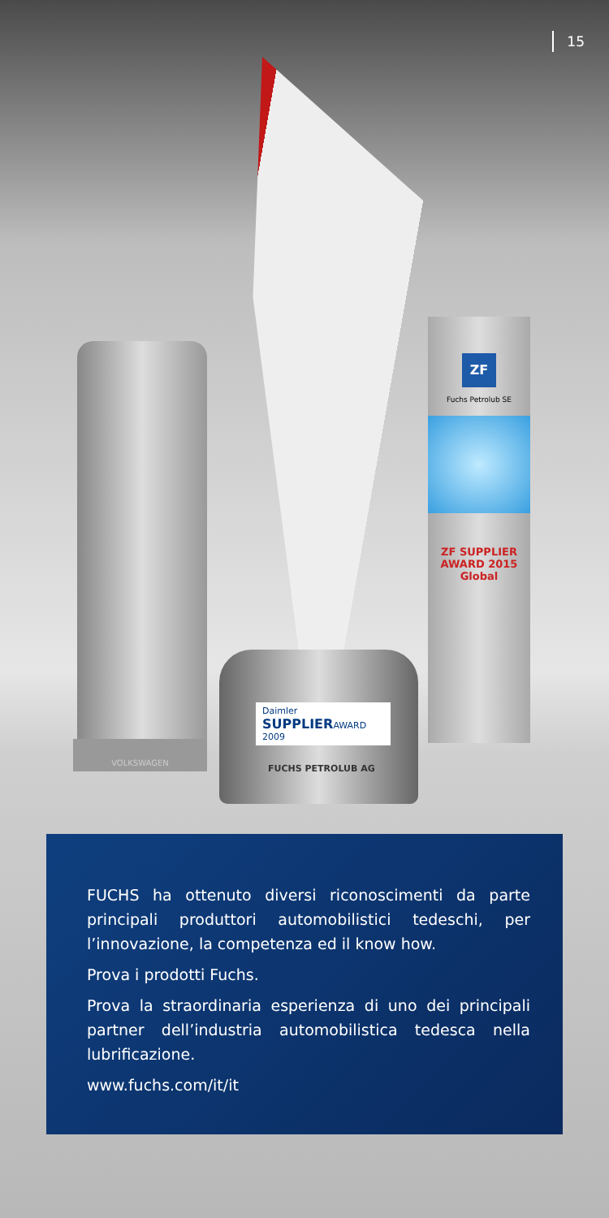15
VOLKSWAGEN
ZF
Fuchs Petrolub SE
ZF SUPPLIER AWARD 2015
Global
Daimler
SUPPLIERAWARD
2009
FUCHS PETROLUB AG
FUCHS ha ottenuto diversi riconoscimenti da parte principali produttori automobilistici tedeschi, per l’innovazione, la competenza ed il know how.
Prova i prodotti Fuchs.
Prova la straordinaria esperienza di uno dei principali partner dell’industria automobilistica tedesca nella lubrificazione.
www.fuchs.com/it/it